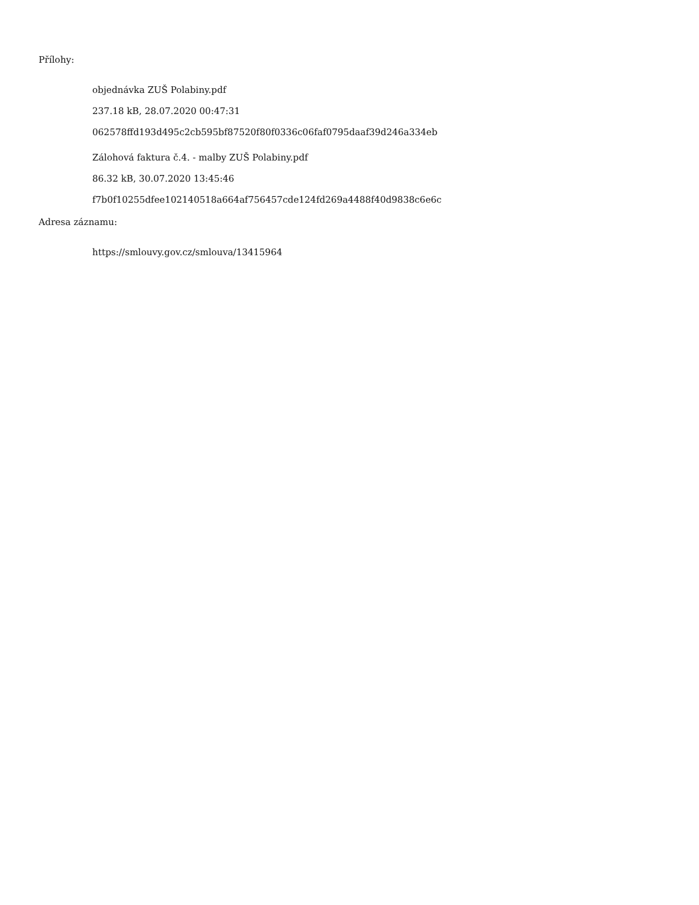Přílohy:
objednávka ZUŠ Polabiny.pdf
237.18 kB, 28.07.2020 00:47:31
062578ffd193d495c2cb595bf87520f80f0336c06faf0795daaf39d246a334eb
Zálohová faktura č.4. - malby ZUŠ Polabiny.pdf
86.32 kB, 30.07.2020 13:45:46
f7b0f10255dfee102140518a664af756457cde124fd269a4488f40d9838c6e6c
Adresa záznamu:
https://smlouvy.gov.cz/smlouva/13415964